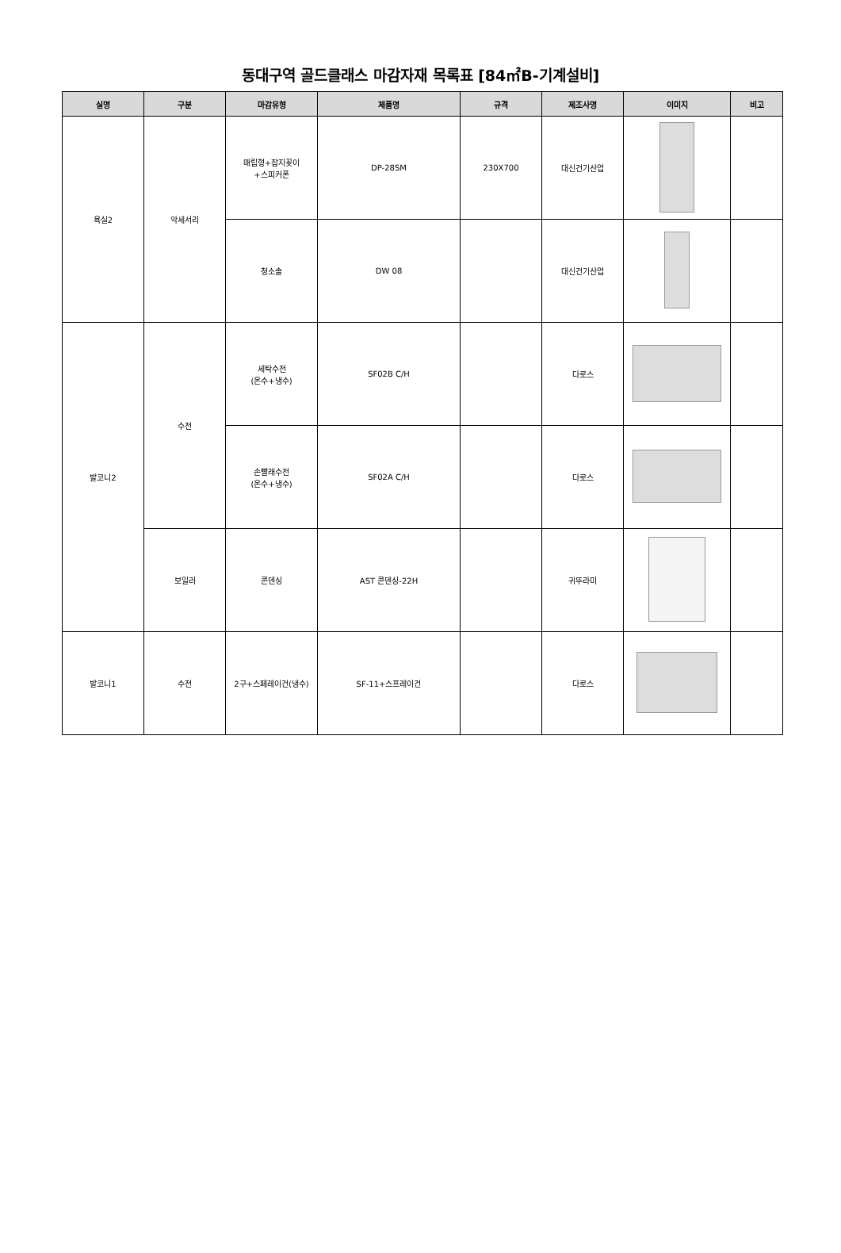동대구역 골드클래스 마감자재 목록표 [84㎡B-기계설비]
| 실명 | 구분 | 마감유형 | 제품명 | 규격 | 제조사명 | 이미지 | 비고 |
| --- | --- | --- | --- | --- | --- | --- | --- |
| 욕실2 | 악세서리 | 매립형+잡지꽂이 +스피커폰 | DP-28SM | 230X700 | 대신건기산업 | | |
| | | 청소솔 | DW 08 | | 대신건기산업 | | |
| 발코니2 | 수전 | 세탁수전 (온수+냉수) | SF02B C/H | | 다로스 | | |
| | | 손빨래수전 (온수+냉수) | SF02A C/H | | 다로스 | | |
| | 보일러 | 콘덴싱 | AST 콘덴싱-22H | | 귀뚜라미 | | |
| 발코니1 | 수전 | 2구+스페레이건(냉수) | SF-11+스프레이건 | | 다로스 | | |